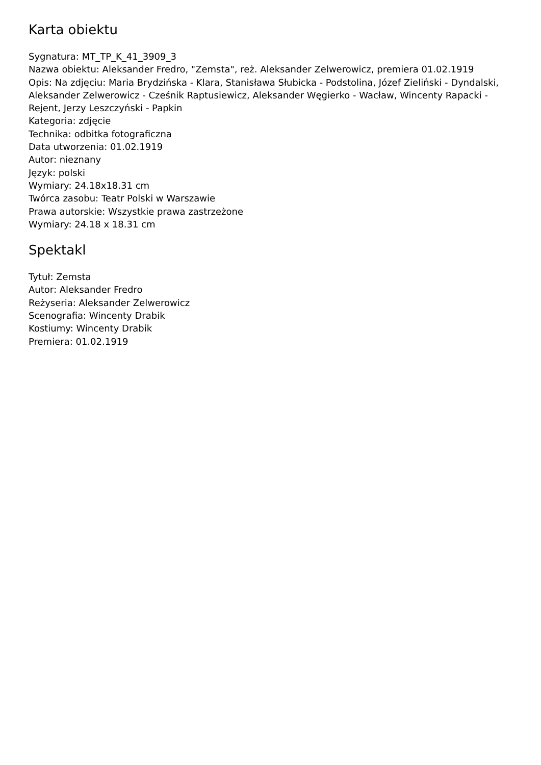Karta obiektu
Sygnatura: MT_TP_K_41_3909_3
Nazwa obiektu: Aleksander Fredro, "Zemsta", reż. Aleksander Zelwerowicz, premiera 01.02.1919
Opis: Na zdjęciu: Maria Brydzińska - Klara, Stanisława Słubicka - Podstolina, Józef Zieliński - Dyndalski, Aleksander Zelwerowicz - Cześnik Raptusiewicz, Aleksander Węgierko - Wacław, Wincenty Rapacki - Rejent, Jerzy Leszczyński - Papkin
Kategoria: zdjęcie
Technika: odbitka fotograficzna
Data utworzenia: 01.02.1919
Autor: nieznany
Język: polski
Wymiary: 24.18x18.31 cm
Twórca zasobu: Teatr Polski w Warszawie
Prawa autorskie: Wszystkie prawa zastrzeżone
Wymiary: 24.18 x 18.31 cm
Spektakl
Tytuł: Zemsta
Autor: Aleksander Fredro
Reżyseria: Aleksander Zelwerowicz
Scenografia: Wincenty Drabik
Kostiumy: Wincenty Drabik
Premiera: 01.02.1919